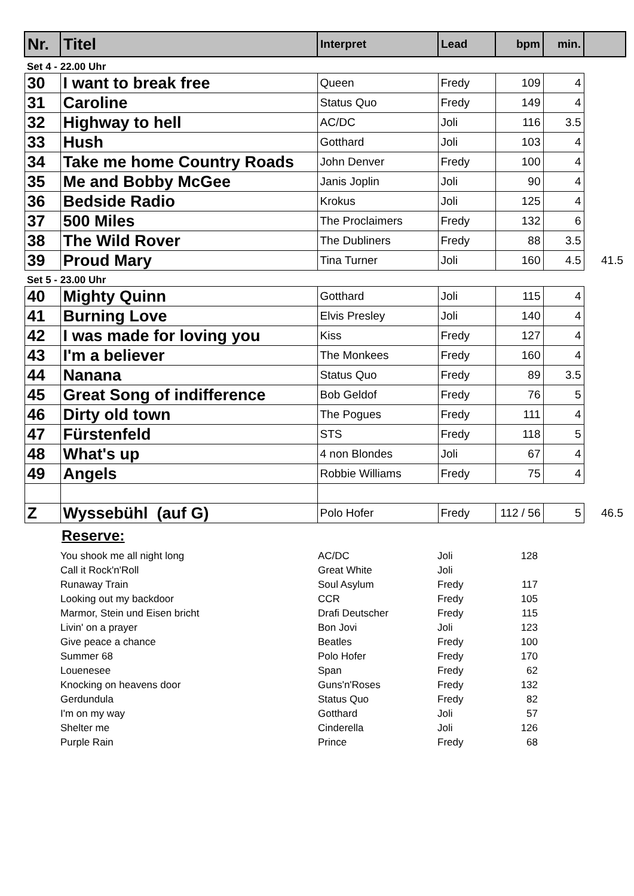| Nr. | Titel | Interpret | Lead | bpm | min. | |
| --- | --- | --- | --- | --- | --- | --- |
| Set 4 - 22.00 Uhr | | | | | | |
| 30 | I want to break free | Queen | Fredy | 109 | 4 | |
| 31 | Caroline | Status Quo | Fredy | 149 | 4 | |
| 32 | Highway to hell | AC/DC | Joli | 116 | 3.5 | |
| 33 | Hush | Gotthard | Joli | 103 | 4 | |
| 34 | Take me home Country Roads | John Denver | Fredy | 100 | 4 | |
| 35 | Me and Bobby McGee | Janis Joplin | Joli | 90 | 4 | |
| 36 | Bedside Radio | Krokus | Joli | 125 | 4 | |
| 37 | 500 Miles | The Proclaimers | Fredy | 132 | 6 | |
| 38 | The Wild Rover | The Dubliners | Fredy | 88 | 3.5 | |
| 39 | Proud Mary | Tina Turner | Joli | 160 | 4.5 | 41.5 |
| Set 5 - 23.00 Uhr | | | | | | |
| 40 | Mighty Quinn | Gotthard | Joli | 115 | 4 | |
| 41 | Burning Love | Elvis Presley | Joli | 140 | 4 | |
| 42 | I was made for loving you | Kiss | Fredy | 127 | 4 | |
| 43 | I'm a believer | The Monkees | Fredy | 160 | 4 | |
| 44 | Nanana | Status Quo | Fredy | 89 | 3.5 | |
| 45 | Great Song of indifference | Bob Geldof | Fredy | 76 | 5 | |
| 46 | Dirty old town | The Pogues | Fredy | 111 | 4 | |
| 47 | Fürstenfeld | STS | Fredy | 118 | 5 | |
| 48 | What's up | 4 non Blondes | Joli | 67 | 4 | |
| 49 | Angels | Robbie Williams | Fredy | 75 | 4 | |
| Z | Wyssebühl (auf G) | Polo Hofer | Fredy | 112 / 56 | 5 | 46.5 |
Reserve:
| You shook me all night long | AC/DC | Joli | 128 |
| Call it Rock'n'Roll | Great White | Joli | |
| Runaway Train | Soul Asylum | Fredy | 117 |
| Looking out my backdoor | CCR | Fredy | 105 |
| Marmor, Stein und Eisen bricht | Drafi Deutscher | Fredy | 115 |
| Livin' on a prayer | Bon Jovi | Joli | 123 |
| Give peace a chance | Beatles | Fredy | 100 |
| Summer 68 | Polo Hofer | Fredy | 170 |
| Louenesee | Span | Fredy | 62 |
| Knocking on heavens door | Guns'n'Roses | Fredy | 132 |
| Gerdundula | Status Quo | Fredy | 82 |
| I'm on my way | Gotthard | Joli | 57 |
| Shelter me | Cinderella | Joli | 126 |
| Purple Rain | Prince | Fredy | 68 |